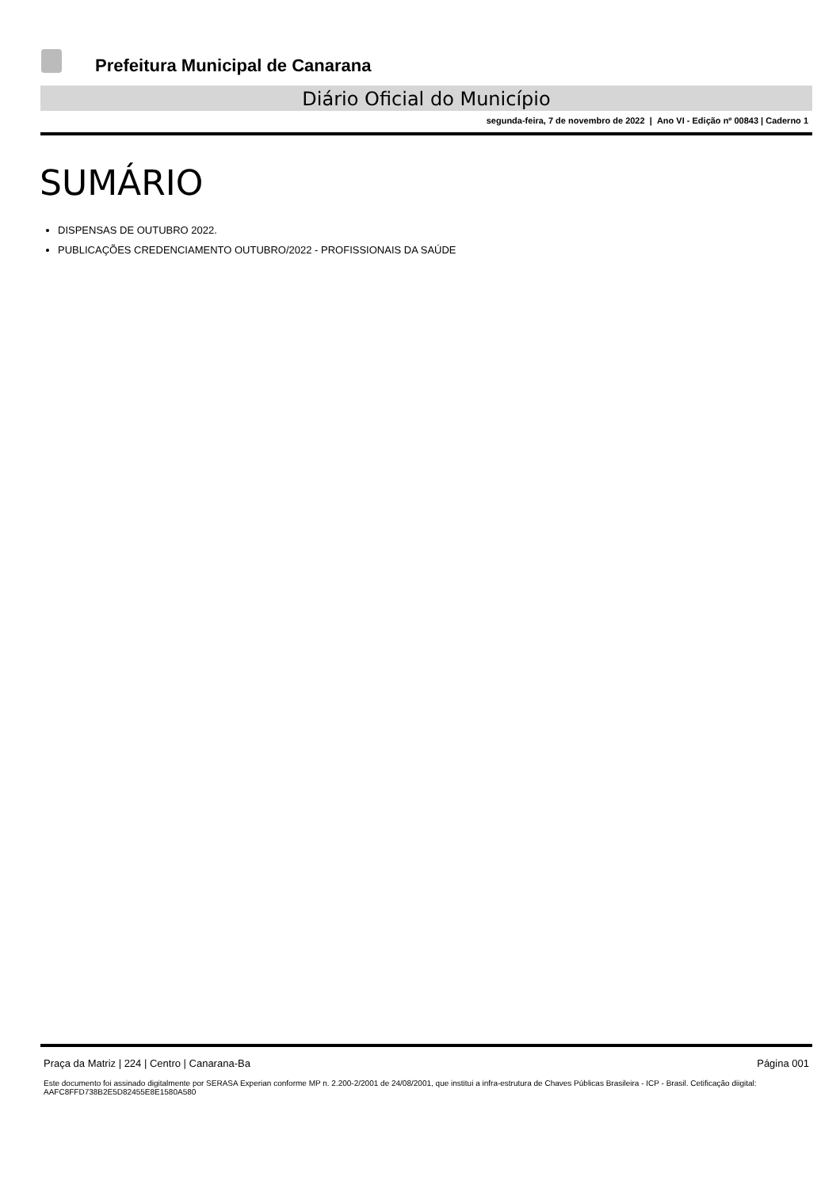Prefeitura Municipal de Canarana
Diário Oficial do Município
segunda-feira, 7 de novembro de 2022 | Ano VI - Edição nº 00843 | Caderno 1
SUMÁRIO
DISPENSAS DE OUTUBRO 2022.
PUBLICAÇÕES CREDENCIAMENTO OUTUBRO/2022 - PROFISSIONAIS DA SAÚDE
Praça da Matriz | 224 | Centro | Canarana-Ba Página 001
Este documento foi assinado digitalmente por SERASA Experian conforme MP n. 2.200-2/2001 de 24/08/2001, que institui a infra-estrutura de Chaves Públicas Brasileira - ICP - Brasil. Cetificação diigital: AAFC8FFD738B2E5D82455E8E1580A580